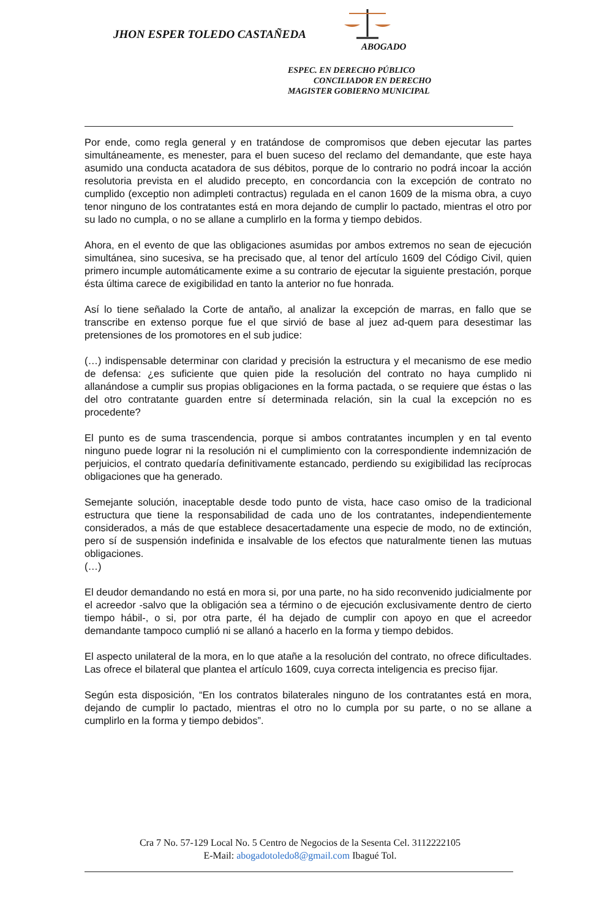JHON ESPER TOLEDO CASTAÑEDA
ABOGADO
ESPEC. EN DERECHO PÚBLICO
CONCILIADOR EN DERECHO
MAGISTER GOBIERNO MUNICIPAL
Por ende, como regla general y en tratándose de compromisos que deben ejecutar las partes simultáneamente, es menester, para el buen suceso del reclamo del demandante, que este haya asumido una conducta acatadora de sus débitos, porque de lo contrario no podrá incoar la acción resolutoria prevista en el aludido precepto, en concordancia con la excepción de contrato no cumplido (exceptio non adimpleti contractus) regulada en el canon 1609 de la misma obra, a cuyo tenor ninguno de los contratantes está en mora dejando de cumplir lo pactado, mientras el otro por su lado no cumpla, o no se allane a cumplirlo en la forma y tiempo debidos.
Ahora, en el evento de que las obligaciones asumidas por ambos extremos no sean de ejecución simultánea, sino sucesiva, se ha precisado que, al tenor del artículo 1609 del Código Civil, quien primero incumple automáticamente exime a su contrario de ejecutar la siguiente prestación, porque ésta última carece de exigibilidad en tanto la anterior no fue honrada.
Así lo tiene señalado la Corte de antaño, al analizar la excepción de marras, en fallo que se transcribe en extenso porque fue el que sirvió de base al juez ad-quem para desestimar las pretensiones de los promotores en el sub judice:
(…) indispensable determinar con claridad y precisión la estructura y el mecanismo de ese medio de defensa: ¿es suficiente que quien pide la resolución del contrato no haya cumplido ni allanándose a cumplir sus propias obligaciones en la forma pactada, o se requiere que éstas o las del otro contratante guarden entre sí determinada relación, sin la cual la excepción no es procedente?
El punto es de suma trascendencia, porque si ambos contratantes incumplen y en tal evento ninguno puede lograr ni la resolución ni el cumplimiento con la correspondiente indemnización de perjuicios, el contrato quedaría definitivamente estancado, perdiendo su exigibilidad las recíprocas obligaciones que ha generado.
Semejante solución, inaceptable desde todo punto de vista, hace caso omiso de la tradicional estructura que tiene la responsabilidad de cada uno de los contratantes, independientemente considerados, a más de que establece desacertadamente una especie de modo, no de extinción, pero sí de suspensión indefinida e insalvable de los efectos que naturalmente tienen las mutuas obligaciones.
(…)
El deudor demandando no está en mora si, por una parte, no ha sido reconvenido judicialmente por el acreedor -salvo que la obligación sea a término o de ejecución exclusivamente dentro de cierto tiempo hábil-, o si, por otra parte, él ha dejado de cumplir con apoyo en que el acreedor demandante tampoco cumplió ni se allanó a hacerlo en la forma y tiempo debidos.
El aspecto unilateral de la mora, en lo que atañe a la resolución del contrato, no ofrece dificultades. Las ofrece el bilateral que plantea el artículo 1609, cuya correcta inteligencia es preciso fijar.
Según esta disposición, “En los contratos bilaterales ninguno de los contratantes está en mora, dejando de cumplir lo pactado, mientras el otro no lo cumpla por su parte, o no se allane a cumplirlo en la forma y tiempo debidos”.
Cra 7 No. 57-129 Local No. 5 Centro de Negocios de la Sesenta Cel. 3112222105
E-Mail: abogadotoledo8@gmail.com Ibagué Tol.